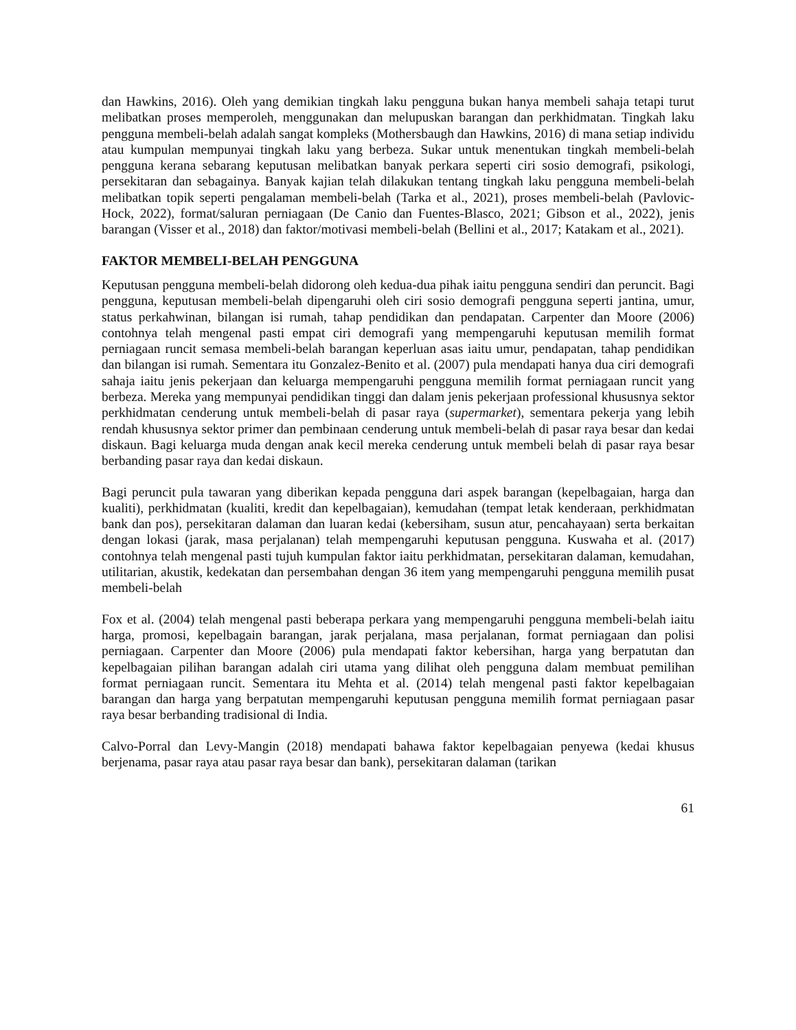dan Hawkins, 2016). Oleh yang demikian tingkah laku pengguna bukan hanya membeli sahaja tetapi turut melibatkan proses memperoleh, menggunakan dan melupuskan barangan dan perkhidmatan. Tingkah laku pengguna membeli-belah adalah sangat kompleks (Mothersbaugh dan Hawkins, 2016) di mana setiap individu atau kumpulan mempunyai tingkah laku yang berbeza. Sukar untuk menentukan tingkah membeli-belah pengguna kerana sebarang keputusan melibatkan banyak perkara seperti ciri sosio demografi, psikologi, persekitaran dan sebagainya. Banyak kajian telah dilakukan tentang tingkah laku pengguna membeli-belah melibatkan topik seperti pengalaman membeli-belah (Tarka et al., 2021), proses membeli-belah (Pavlovic-Hock, 2022), format/saluran perniagaan (De Canio dan Fuentes-Blasco, 2021; Gibson et al., 2022), jenis barangan (Visser et al., 2018) dan faktor/motivasi membeli-belah (Bellini et al., 2017; Katakam et al., 2021).
FAKTOR MEMBELI-BELAH PENGGUNA
Keputusan pengguna membeli-belah didorong oleh kedua-dua pihak iaitu pengguna sendiri dan peruncit. Bagi pengguna, keputusan membeli-belah dipengaruhi oleh ciri sosio demografi pengguna seperti jantina, umur, status perkahwinan, bilangan isi rumah, tahap pendidikan dan pendapatan. Carpenter dan Moore (2006) contohnya telah mengenal pasti empat ciri demografi yang mempengaruhi keputusan memilih format perniagaan runcit semasa membeli-belah barangan keperluan asas iaitu umur, pendapatan, tahap pendidikan dan bilangan isi rumah. Sementara itu Gonzalez-Benito et al. (2007) pula mendapati hanya dua ciri demografi sahaja iaitu jenis pekerjaan dan keluarga mempengaruhi pengguna memilih format perniagaan runcit yang berbeza. Mereka yang mempunyai pendidikan tinggi dan dalam jenis pekerjaan professional khususnya sektor perkhidmatan cenderung untuk membeli-belah di pasar raya (supermarket), sementara pekerja yang lebih rendah khususnya sektor primer dan pembinaan cenderung untuk membeli-belah di pasar raya besar dan kedai diskaun. Bagi keluarga muda dengan anak kecil mereka cenderung untuk membeli belah di pasar raya besar berbanding pasar raya dan kedai diskaun.
Bagi peruncit pula tawaran yang diberikan kepada pengguna dari aspek barangan (kepelbagaian, harga dan kualiti), perkhidmatan (kualiti, kredit dan kepelbagaian), kemudahan (tempat letak kenderaan, perkhidmatan bank dan pos), persekitaran dalaman dan luaran kedai (kebersiham, susun atur, pencahayaan) serta berkaitan dengan lokasi (jarak, masa perjalanan) telah mempengaruhi keputusan pengguna. Kuswaha et al. (2017) contohnya telah mengenal pasti tujuh kumpulan faktor iaitu perkhidmatan, persekitaran dalaman, kemudahan, utilitarian, akustik, kedekatan dan persembahan dengan 36 item yang mempengaruhi pengguna memilih pusat membeli-belah
Fox et al. (2004) telah mengenal pasti beberapa perkara yang mempengaruhi pengguna membeli-belah iaitu harga, promosi, kepelbagain barangan, jarak perjalana, masa perjalanan, format perniagaan dan polisi perniagaan. Carpenter dan Moore (2006) pula mendapati faktor kebersihan, harga yang berpatutan dan kepelbagaian pilihan barangan adalah ciri utama yang dilihat oleh pengguna dalam membuat pemilihan format perniagaan runcit. Sementara itu Mehta et al. (2014) telah mengenal pasti faktor kepelbagaian barangan dan harga yang berpatutan mempengaruhi keputusan pengguna memilih format perniagaan pasar raya besar berbanding tradisional di India.
Calvo-Porral dan Levy-Mangin (2018) mendapati bahawa faktor kepelbagaian penyewa (kedai khusus berjenama, pasar raya atau pasar raya besar dan bank), persekitaran dalaman (tarikan
61